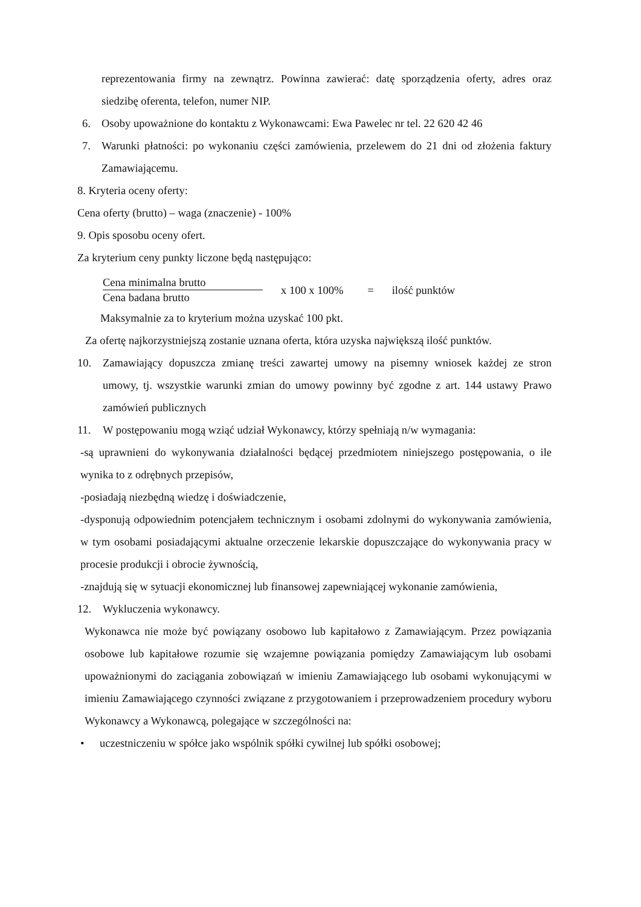reprezentowania firmy na zewnątrz. Powinna zawierać: datę sporządzenia oferty, adres oraz siedzibę oferenta, telefon, numer NIP.
6. Osoby upoważnione do kontaktu z Wykonawcami: Ewa Pawelec nr tel. 22 620 42 46
7.
Warunki płatności: po wykonaniu części zamówienia, przelewem do 21 dni od złożenia faktury Zamawiającemu.
8. Kryteria oceny oferty:
Cena oferty (brutto) – waga (znaczenie) - 100%
9. Opis sposobu oceny ofert.
Za kryterium ceny punkty liczone będą następująco:
Cena minimalna brutto
Cena badana brutto
x 100 x 100% = ilość punktów
Maksymalnie za to kryterium można uzyskać 100 pkt.
Za ofertę najkorzystniejszą zostanie uznana oferta, która uzyska największą ilość punktów.
10.
Zamawiający dopuszcza zmianę treści zawartej umowy na pisemny wniosek każdej ze stron umowy, tj. wszystkie warunki zmian do umowy powinny być zgodne z art. 144 ustawy Prawo zamówień publicznych
11. W postępowaniu mogą wziąć udział Wykonawcy, którzy spełniają n/w wymagania:
-są uprawnieni do wykonywania działalności będącej przedmiotem niniejszego postępowania, o ile wynika to z odrębnych przepisów,
-posiadają niezbędną wiedzę i doświadczenie,
-dysponują odpowiednim potencjałem technicznym i osobami zdolnymi do wykonywania zamówienia, w tym osobami posiadającymi aktualne orzeczenie lekarskie dopuszczające do wykonywania pracy w procesie produkcji i obrocie żywnością,
-znajdują się w sytuacji ekonomicznej lub finansowej zapewniającej wykonanie zamówienia,
12. Wykluczenia wykonawcy.
Wykonawca nie może być powiązany osobowo lub kapitałowo z Zamawiającym. Przez powiązania osobowe lub kapitałowe rozumie się wzajemne powiązania pomiędzy Zamawiającym lub osobami upoważnionymi do zaciągania zobowiązań w imieniu Zamawiającego lub osobami wykonującymi w imieniu Zamawiającego czynności związane z przygotowaniem i przeprowadzeniem procedury wyboru Wykonawcy a Wykonawcą, polegające w szczególności na:
• uczestniczeniu w spółce jako wspólnik spółki cywilnej lub spółki osobowej;